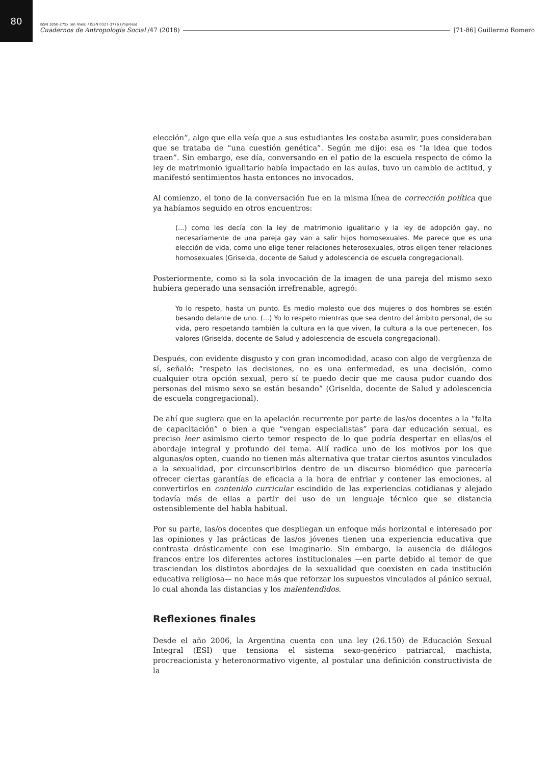80
ISSN 1850-275x (en línea) / ISSN 0327-3776 (impresa)
Cuadernos de Antropología Social /47 (2018) [71-86] Guillermo Romero
elección”, algo que ella veía que a sus estudiantes les costaba asumir, pues consideraban que se trataba de “una cuestión genética”. Según me dijo: esa es “la idea que todos traen”. Sin embargo, ese día, conversando en el patio de la escuela respecto de cómo la ley de matrimonio igualitario había impactado en las aulas, tuvo un cambio de actitud, y manifestó sentimientos hasta entonces no invocados.
Al comienzo, el tono de la conversación fue en la misma línea de corrección política que ya habíamos seguido en otros encuentros:
(...) como les decía con la ley de matrimonio igualitario y la ley de adopción gay, no necesariamente de una pareja gay van a salir hijos homosexuales. Me parece que es una elección de vida, como uno elige tener relaciones heterosexuales, otros eligen tener relaciones homosexuales (Griselda, docente de Salud y adolescencia de escuela congregacional).
Posteriormente, como si la sola invocación de la imagen de una pareja del mismo sexo hubiera generado una sensación irrefrenable, agregó:
Yo lo respeto, hasta un punto. Es medio molesto que dos mujeres o dos hombres se estén besando delante de uno. (...) Yo lo respeto mientras que sea dentro del ámbito personal, de su vida, pero respetando también la cultura en la que viven, la cultura a la que pertenecen, los valores (Griselda, docente de Salud y adolescencia de escuela congregacional).
Después, con evidente disgusto y con gran incomodidad, acaso con algo de vergüenza de sí, señaló: “respeto las decisiones, no es una enfermedad, es una decisión, como cualquier otra opción sexual, pero sí te puedo decir que me causa pudor cuando dos personas del mismo sexo se están besando” (Griselda, docente de Salud y adolescencia de escuela congregacional).
De ahí que sugiera que en la apelación recurrente por parte de las/os docentes a la “falta de capacitación” o bien a que “vengan especialistas” para dar educación sexual, es preciso leer asimismo cierto temor respecto de lo que podría despertar en ellas/os el abordaje integral y profundo del tema. Allí radica uno de los motivos por los que algunas/os opten, cuando no tienen más alternativa que tratar ciertos asuntos vinculados a la sexualidad, por circunscribirlos dentro de un discurso biomédico que parecería ofrecer ciertas garantías de eficacia a la hora de enfriar y contener las emociones, al convertirlos en contenido curricular escindido de las experiencias cotidianas y alejado todavía más de ellas a partir del uso de un lenguaje técnico que se distancia ostensiblemente del habla habitual.
Por su parte, las/os docentes que despliegan un enfoque más horizontal e interesado por las opiniones y las prácticas de las/os jóvenes tienen una experiencia educativa que contrasta drásticamente con ese imaginario. Sin embargo, la ausencia de diálogos francos entre los diferentes actores institucionales —en parte debido al temor de que trasciendan los distintos abordajes de la sexualidad que coexisten en cada institución educativa religiosa— no hace más que reforzar los supuestos vinculados al pánico sexual, lo cual ahonda las distancias y los malentendidos.
Reflexiones finales
Desde el año 2006, la Argentina cuenta con una ley (26.150) de Educación Sexual Integral (ESI) que tensiona el sistema sexo-genérico patriarcal, machista, procreacionista y heteronormativo vigente, al postular una definición constructivista de la